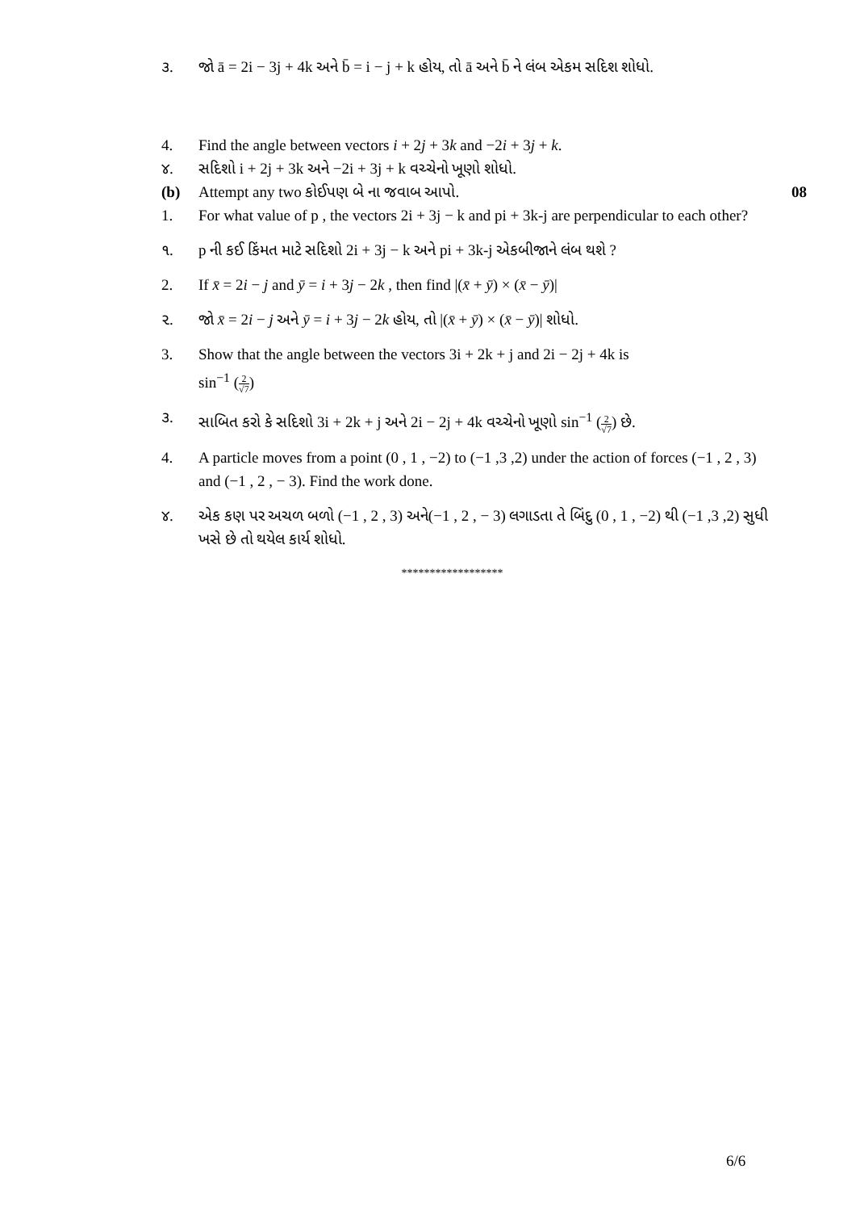૩. જો ā = 2i − 3j + 4k અને b̄ = i − j + k હોય, તો ā અને b̄ ને લંબ એકમ સદિશ શોધો.
4. Find the angle between vectors i + 2j + 3k and −2i + 3j + k.
૪. સદિશો i + 2j + 3k અને −2i + 3j + k વચ્ચેનો ખૂણો શોધો.
(b) Attempt any two કોઈપણ બે ના જવાબ આપો.
08
1. For what value of p , the vectors 2i + 3j − k and pi + 3k-j are perpendicular to each other?
૧. p ની કઈ કિંમત માટે સદિશો 2i + 3j − k અને pi + 3k-j એકબીજાને લંબ થશે ?
2. If x̄ = 2i − j and ȳ = i + 3j − 2k , then find |(x̄ + ȳ) × (x̄ − ȳ)|
૨. જો x̄ = 2i − j અને ȳ = i + 3j − 2k હોય, તો |(x̄ + ȳ) × (x̄ − ȳ)| શોધો.
3. Show that the angle between the vectors 3i + 2k + j and 2i − 2j + 4k is
sin<sup>−1</sup> (2 √7)
૩. સાબિત કરો કે સદિશો 3i + 2k + j અને 2i − 2j + 4k વચ્ચેનો ખૂણો sin<sup>−1</sup> (2 √7) છે.
4. A particle moves from a point (0 , 1 , −2) to (−1 ,3 ,2) under the action of forces (−1 , 2 , 3) and (−1 , 2 , − 3). Find the work done.
૪. એક કણ પર અચળ બળો (−1 , 2 , 3) અને(−1 , 2 , − 3) લગાડતા તે બિંદુ (0 , 1 , −2) થી (−1 ,3 ,2) સુધી ખસે છે તો થયેલ કાર્ય શોધો.
******************
6/6